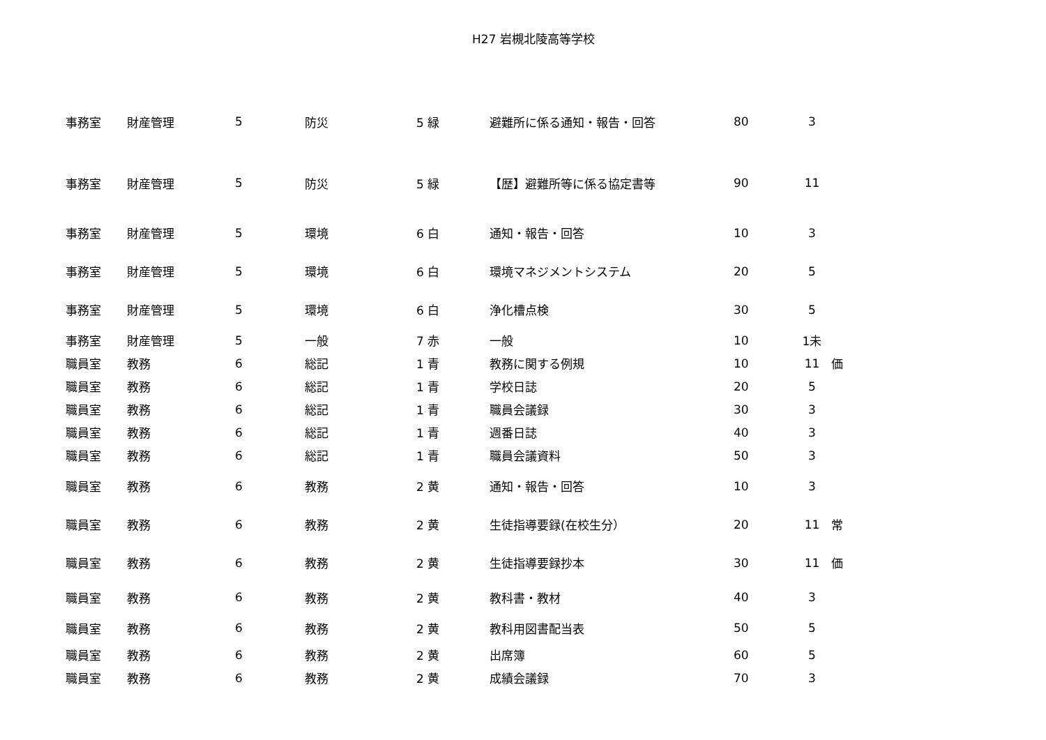H27 岩槻北陵高等学校
| 事務室 | 財産管理 | 5 | 防災 | 5 緑 | 避難所に係る通知・報告・回答 | 80 | 3 | |
| 事務室 | 財産管理 | 5 | 防災 | 5 緑 | 【歴】避難所等に係る協定書等 | 90 | 11 | |
| 事務室 | 財産管理 | 5 | 環境 | 6 白 | 通知・報告・回答 | 10 | 3 | |
| 事務室 | 財産管理 | 5 | 環境 | 6 白 | 環境マネジメントシステム | 20 | 5 | |
| 事務室 | 財産管理 | 5 | 環境 | 6 白 | 浄化槽点検 | 30 | 5 | |
| 事務室 | 財産管理 | 5 | 一般 | 7 赤 | 一般 | 10 | 1未 | |
| 職員室 | 教務 | 6 | 総記 | 1 青 | 教務に関する例規 | 10 | 11 | 価 |
| 職員室 | 教務 | 6 | 総記 | 1 青 | 学校日誌 | 20 | 5 | |
| 職員室 | 教務 | 6 | 総記 | 1 青 | 職員会議録 | 30 | 3 | |
| 職員室 | 教務 | 6 | 総記 | 1 青 | 週番日誌 | 40 | 3 | |
| 職員室 | 教務 | 6 | 総記 | 1 青 | 職員会議資料 | 50 | 3 | |
| 職員室 | 教務 | 6 | 教務 | 2 黄 | 通知・報告・回答 | 10 | 3 | |
| 職員室 | 教務 | 6 | 教務 | 2 黄 | 生徒指導要録(在校生分） | 20 | 11 | 常 |
| 職員室 | 教務 | 6 | 教務 | 2 黄 | 生徒指導要録抄本 | 30 | 11 | 価 |
| 職員室 | 教務 | 6 | 教務 | 2 黄 | 教科書・教材 | 40 | 3 | |
| 職員室 | 教務 | 6 | 教務 | 2 黄 | 教科用図書配当表 | 50 | 5 | |
| 職員室 | 教務 | 6 | 教務 | 2 黄 | 出席簿 | 60 | 5 | |
| 職員室 | 教務 | 6 | 教務 | 2 黄 | 成績会議録 | 70 | 3 | |